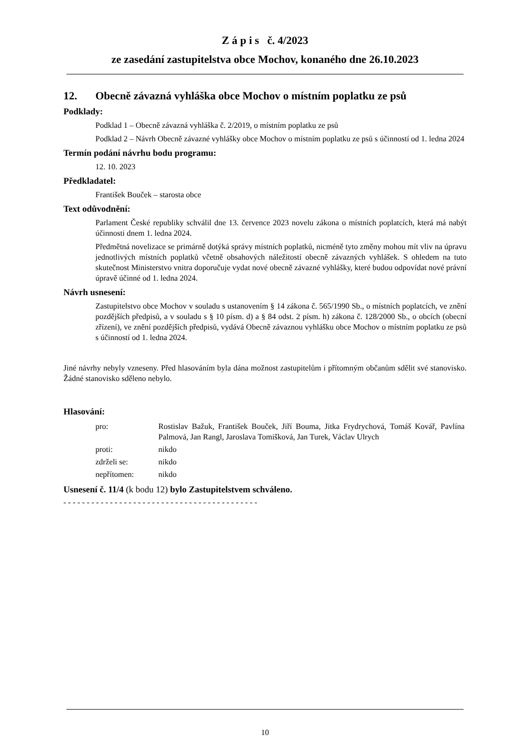Z á p i s č. 4/2023
ze zasedání zastupitelstva obce Mochov, konaného dne 26.10.2023
12. Obecně závazná vyhláška obce Mochov o místním poplatku ze psů
Podklady:
Podklad 1 – Obecně závazná vyhláška č. 2/2019, o místním poplatku ze psů
Podklad 2 – Návrh Obecně závazné vyhlášky obce Mochov o místním poplatku ze psů s účinností od 1. ledna 2024
Termín podání návrhu bodu programu:
12. 10. 2023
Předkladatel:
František Bouček – starosta obce
Text odůvodnění:
Parlament České republiky schválil dne 13. července 2023 novelu zákona o místních poplatcích, která má nabýt účinnosti dnem 1. ledna 2024.
Předmětná novelizace se primárně dotýká správy místních poplatků, nicméně tyto změny mohou mít vliv na úpravu jednotlivých místních poplatků včetně obsahových náležitostí obecně závazných vyhlášek. S ohledem na tuto skutečnost Ministerstvo vnitra doporučuje vydat nové obecně závazné vyhlášky, které budou odpovídat nové právní úpravě účinné od 1. ledna 2024.
Návrh usnesení:
Zastupitelstvo obce Mochov v souladu s ustanovením § 14 zákona č. 565/1990 Sb., o místních poplatcích, ve znění pozdějších předpisů, a v souladu s § 10 písm. d) a § 84 odst. 2 písm. h) zákona č. 128/2000 Sb., o obcích (obecní zřízení), ve znění pozdějších předpisů, vydává Obecně závaznou vyhlášku obce Mochov o místním poplatku ze psů s účinností od 1. ledna 2024.
Jiné návrhy nebyly vzneseny. Před hlasováním byla dána možnost zastupitelům i přítomným občanům sdělit své stanovisko. Žádné stanovisko sděleno nebylo.
Hlasování:
| pro: | Rostislav Bažuk, František Bouček, Jiří Bouma, Jitka Frydrychová, Tomáš Kovář, Pavlína Palmová, Jan Rangl, Jaroslava Tomišková, Jan Turek, Václav Ulrych |
| proti: | nikdo |
| zdrželi se: | nikdo |
| nepřítomen: | nikdo |
Usnesení č. 11/4 (k bodu 12) bylo Zastupitelstvem schváleno.
- - - - - - - - - - - - - - - - - - - - - - - - - - - - - - - - - - - - - - - - - -
10